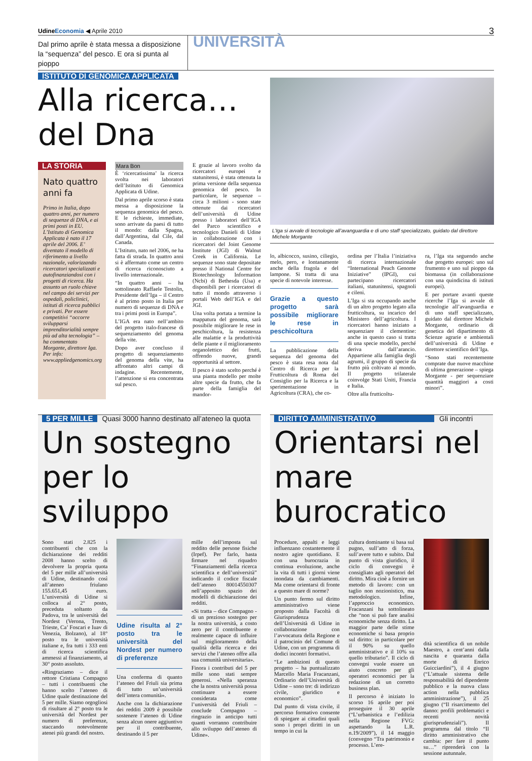Udine Economia ◀ Aprile 2010 3
Dal primo aprile è stata messa a disposizione la “sequenza” del pesco. E ora si punta al pioppo
UNIVERSITÀ
ISTITUTO DI GENOMICA APPLICATA
Alla ricerca…
del Dna
LA STORIA
Nato quattro anni fa
Primo in Italia, dopo quattro anni, per numero di sequenze di DNA, e ai primi posti in EU. L’Istituto di Genomica Applicata è nato il 17 aprile del 2006. E’ diventato il modello di riferimento a livello nazionale, valorizzando ricercatori specializzati e autofinanziandosi con i progetti di ricerca. Ha assunto un ruolo chiave nel campo dei servizi per ospedali, policlinici, istituti di ricerca pubblici e privati. Per essere competitivi “occorre svilupparsi imprenditorialità sempre più ad alta tecnologia” – ha commentato Morgante, direttore Iga. Per info: www.appliedgenomics.org
Mara Bon
È ‘ricercatissima’ la ricerca svolta nei laboratori dell’Istituto di Genomica Applicata di Udine.
Dal primo aprile scorso è stata messa a disposizione la sequenza genomica del pesco. E le richieste, immediate, sono arrivate da paesi di tutto il mondo: dalla Spagna, dall’Argentina, dal Cile, dal Canada.
L’Istituto, nato nel 2006, ne ha fatta di strada. In quattro anni si è affermato come un centro di ricerca riconosciuto a livello internazionale.
“In quattro anni – ha sottolineato Raffaele Testolin, Presidente dell’Iga – il Centro è al primo posto in Italia per numero di sequenze di DNA e tra i primi posti in Europa”.
L’IGA era nato nell’ambito del progetto italo-francese di sequenziamento del genoma della vite.
Dopo aver concluso il progetto di sequenziamento del genoma della vite, ha affrontato altri campi di indagine. Recentemente, l’attenzione si era concentrata sul pesco.
E grazie al lavoro svolto da ricercatori europei e statunitensi, è stata ottenuta la prima versione della sequenza genomica del pesco. In particolare, le sequenze – circa 3 milioni - sono state ottenute dai ricercatori dell’università di Udine presso i laboratori dell’IGA del Parco scientifico e tecnologico Danieli di Udine in collaborazione con i ricercatori del Joint Genome Institute (JGI) di Walnut Creek in California. Le sequenze sono state depositate presso il National Centre for Biotechnology Information (Ncbi) di Bethesda (Usa) e disponibili per i ricercatori di tutto il mondo attraverso i portali Web dell’IGA e del JGI.
Una volta portata a termine la mappatura del genoma, sarà possibile migliorare le rese in peschicoltura, la resistenza alle malattie e la produttività delle piante e il miglioramento organolettico dei frutti, offrendo nuove, grandi opportunità al settore.
Il pesco è stato scelto perché è una pianta modello per molte altre specie da frutto, che fa parte della famiglia del mandor-
L’Iga si avvale di tecnologie all’avanguardia e di uno staff specializzato, guidato dal direttore Michele Morgante
lo, albicocco, susino, ciliegio, melo, pero, e lontanamente anche della fragola e del lampone. Si tratta di una specie di notevole interesse.
Grazie a questo progetto sarà possibile migliorare le rese in peschicoltura
La pubblicazione della sequenza del genoma del pesco è stata resa nota dal Centro di Ricerca per la Frutticoltura di Roma del Consiglio per la Ricerca e la sperimentazione in Agricoltura (CRA), che co-
ordina per l’Italia l’iniziativa di ricerca internazionale “International Peach Genome Iniziative” (IPGI), cui partecipano ricercatori italiani, statunitensi, spagnoli e cileni.
L’Iga si sta occupando anche di un altro progetto legato alla frutticoltura, su incarico del Ministero dell’agricoltura. I ricercatori hanno iniziato a sequenziare il clementine: anche in questo caso si tratta di una specie modello, perché deriva dall’arancio. Appartiene alla famiglia degli agrumi, il gruppo di specie da frutto più coltivato al mondo. Il progetto trilaterale coinvolge Stati Uniti, Francia e Italia.
Oltre alla frutticoltu-
ra, l’Iga sta seguendo anche due progetto europei: uno sul frumento e uno sul pioppo da biomassa (in collaborazione con una quindicina di istituti europei).
E per portare avanti queste ricerche l’Iga si avvale di tecnologie all’avanguardia e di uno staff specializzato, guidato dal direttore Michele Morgante, ordinario di genetica del dipartimento di Scienze agrarie e ambientali dell’università di Udine e direttore scientifico dell’Iga.
“Sono stati recentemente comprate due nuove macchine di ultima generazione – spiega Morgante - per sequenziare quantità maggiori a costi minori”.
5 PER MILLE Quasi 3000 hanno destinato all’ateneo la quota
Un sostegno
per lo sviluppo
Sono stati 2.825 i contribuenti che con la dichiarazione dei redditi 2008 hanno scelto di devolvere la propria quota del 5 per mille all’università di Udine, destinando così all’ateneo friulano 155.651,45 euro. L’università di Udine si colloca al 2° posto, preceduta soltanto da Padova, tra le università del Nordest (Verona, Trento, Trieste, Ca’ Foscari e Iuav di Venezia, Bolzano), al 18° posto tra le università italiane e, fra tutti i 333 enti di ricerca scientifica ammessi al finanziamento, al 30° posto assoluto.
«Ringraziamo – dice il rettore Cristiana Compagno – tutti i contribuenti che hanno scelto l’ateneo di Udine quale destinazione del 5 per mille. Siamo orgogliosi di risultare al 2° posto tra le università del Nordest per numero di preferenze, staccando notevolmente atenei più grandi del nostro.
Udine risulta al 2° posto tra le università del Nordest per numero di preferenze
Una conferma di quanto l’ateneo del Friuli sia prima di tutto un’università dell’intera comunità».
Anche con la dichiarazione dei redditi 2009 è possibile sostenere l’ateneo di Udine senza alcun onere aggiuntivo per il contribuente, destinando il 5 per
mille dell’imposta sul reddito delle persone fisiche (Irpef). Per farlo, basta firmare nel riquadro “Finanziamenti della ricerca scientifica e dell’università” indicando il codice fiscale dell’ateneo 80014550307 nell’apposito spazio dei modelli di dichiarazione dei redditi.
«Si tratta – dice Compagno - di un prezioso sostegno per la nostra università, a costo zero per il contribuente e realmente capace di influire sul miglioramento della qualità della ricerca e dei servizi che l’ateneo offre alla sua comunità universitaria».
Finora i contributi del 5 per mille sono stati sempre generosi. «Nella speranza che la nostra università possa continuare a essere considerata come l’università del Friuli – conclude Compagno – ringrazio in anticipo tutti quanti vorranno contribuire allo sviluppo dell’ateneo di Udine».
DIRITTO AMMINISTRATIVO Gli incontri
Orientarsi nel mare
burocratico
Procedure, appalti e leggi influenzano costantemente il nostro agire quotidiano. E con una burocrazia in continua evoluzione, anche la vita di tutti i giorni viene inondata da cambiamenti. Ma come orientarsi di fronte a questo mare di norme?
Un punto fermo sul diritto amministrativo viene proposto dalla Facoltà di Giurisprudenza dell’Università di Udine in collaborazione con l’avvocatura della Regione e il patrocinio del Comune di Udine, con un programma di dodici incontri formativi.
“Le ambizioni di questo progetto – ha puntualizzato Marcello Maria Fracanzani, Ordinario dell’Università di Udine – sono tre: di indirizzo civile, giuridico e economico”.
Dal punto di vista civile, il percorso formativo consente di spiegare ai cittadini quali sono i propri diritti in un tempo in cui la
cultura dominante si basa sul pugno, sull’atto di forza, sull’avere tutto e subito. Dal punto di vista giuridico, il ciclo di convegni è consigliato agli operatori del diritto. Mira cioè a fornire un metodo di lavoro: con un taglio non nozionistico, ma metodologico. Infine, l’approccio economico. Fracanzani ha sottolineato che “non si può fare analisi economiche senza diritto. La maggior parte delle stime economiche si basa proprio sul diritto: in particolare per il 90% su quello amministrativo e il 10% su quello tributario”. Il ciclo di convegni vuole essere un aiuto concreto per gli operatori economici per la redazione di un corretto business plan.
Il percorso è iniziato lo scorso 16 aprile per poi proseguire il 30 aprile (“L’urbanistica e l’edilizia nella Regione FVG: aspettando la L.R. n.19/2009”), il 14 maggio (convegno “Tra patrimonio e processo. L’ere-
dità scientifica di un nobile Maestro, a cent’anni dalla nascita e quaranta dalla morte di Enrico Guicciardini”), il 4 giugno (“L’attuale sistema delle responsabilità del dipendente pubblico e la nuova class action nella pubblica amministrazione”), il 25 giugno (“Il risarcimento del danno: profili problematici e recenti novità giurisprudenziali”). Il programma dal titolo “Il diritto amministrativo che cambia: per fare il punto su…” riprenderà con la sessione autunnale.